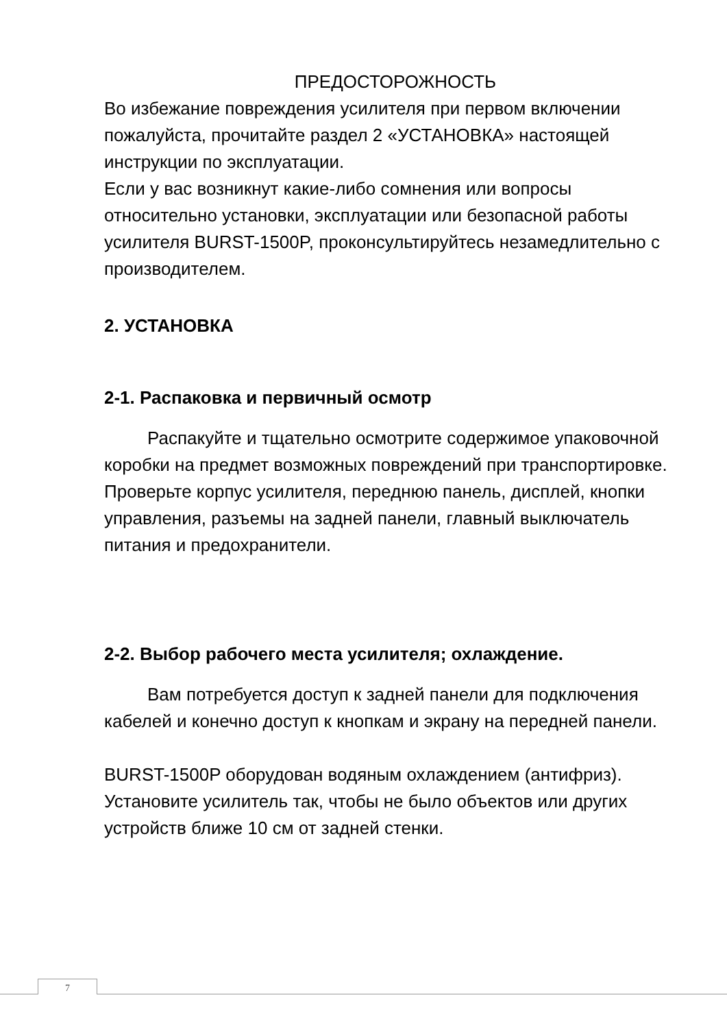ПРЕДОСТОРОЖНОСТЬ
Во избежание повреждения усилителя при первом включении пожалуйста, прочитайте раздел 2 «УСТАНОВКА» настоящей инструкции по эксплуатации.
Если у вас возникнут какие-либо сомнения или вопросы относительно установки, эксплуатации или безопасной работы усилителя BURST-1500P, проконсультируйтесь незамедлительно с производителем.
2. УСТАНОВКА
2-1. Распаковка и первичный осмотр
Распакуйте и тщательно осмотрите содержимое упаковочной коробки на предмет возможных повреждений при транспортировке. Проверьте корпус усилителя, переднюю панель, дисплей, кнопки управления, разъемы на задней панели, главный выключатель питания и предохранители.
2-2. Выбор рабочего места усилителя; охлаждение.
Вам потребуется доступ к задней панели для подключения кабелей и конечно доступ к кнопкам и экрану на передней панели.
BURST-1500P оборудован водяным охлаждением (антифриз). Установите усилитель так, чтобы не было объектов или других устройств ближе 10 см от задней стенки.
7